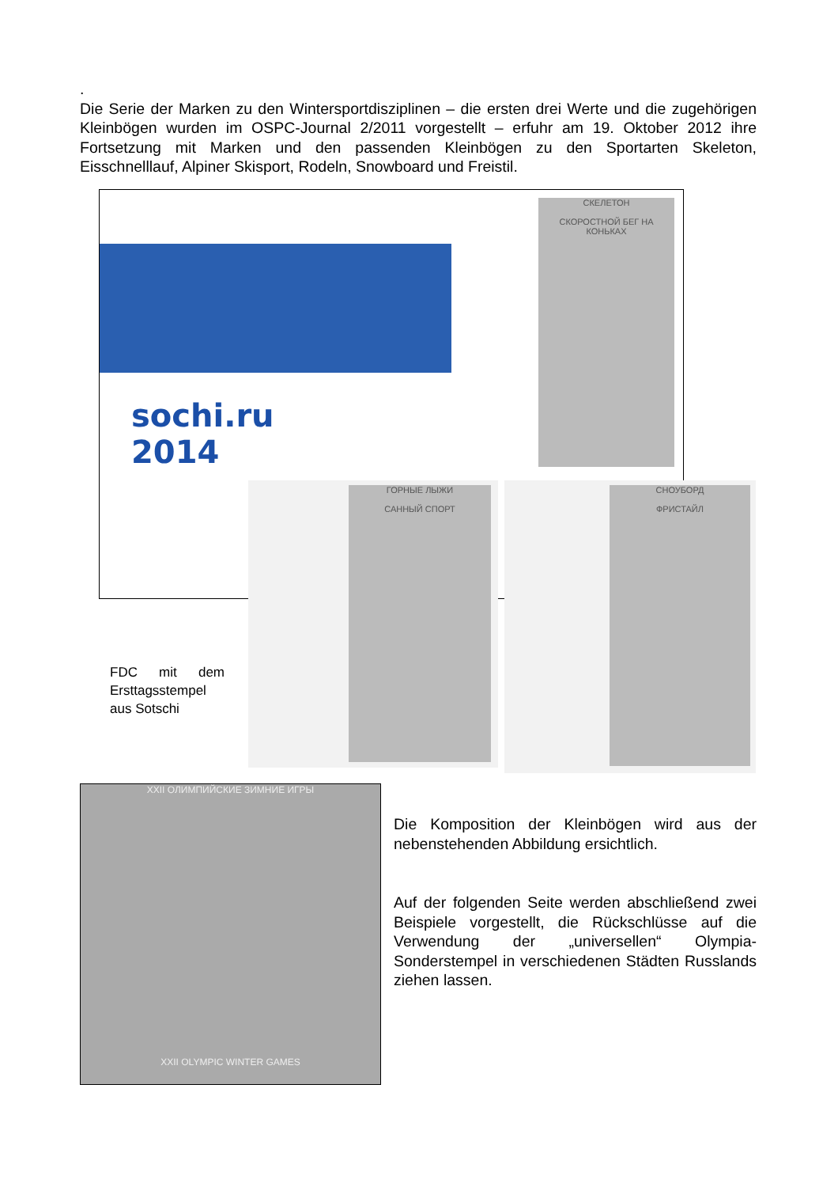.
Die Serie der Marken zu den Wintersportdisziplinen – die ersten drei Werte und die zugehörigen Kleinbögen wurden im OSPC-Journal 2/2011 vorgestellt – erfuhr am 19. Oktober 2012 ihre Fortsetzung mit Marken und den passenden Kleinbögen zu den Sportarten Skeleton, Eisschnelllauf, Alpiner Skisport, Rodeln, Snowboard und Freistil.
sochi.ru
2014
СКЕЛЕТОН
СКОРОСТНОЙ БЕГ НА КОНЬКАХ
ГОРНЫЕ ЛЫЖИ
САННЫЙ СПОРТ
СНОУБОРД
ФРИСТАЙЛ
FDC mit dem Ersttagsstempel aus Sotschi
XXII ОЛИМПИЙСКИЕ ЗИМНИЕ ИГРЫ
XXII OLYMPIC WINTER GAMES
Die Komposition der Kleinbögen wird aus der nebenstehenden Abbildung ersichtlich.
Auf der folgenden Seite werden abschließend zwei Beispiele vorgestellt, die Rückschlüsse auf die Verwendung der „universellen“ Olympia-Sonderstempel in verschiedenen Städten Russlands ziehen lassen.